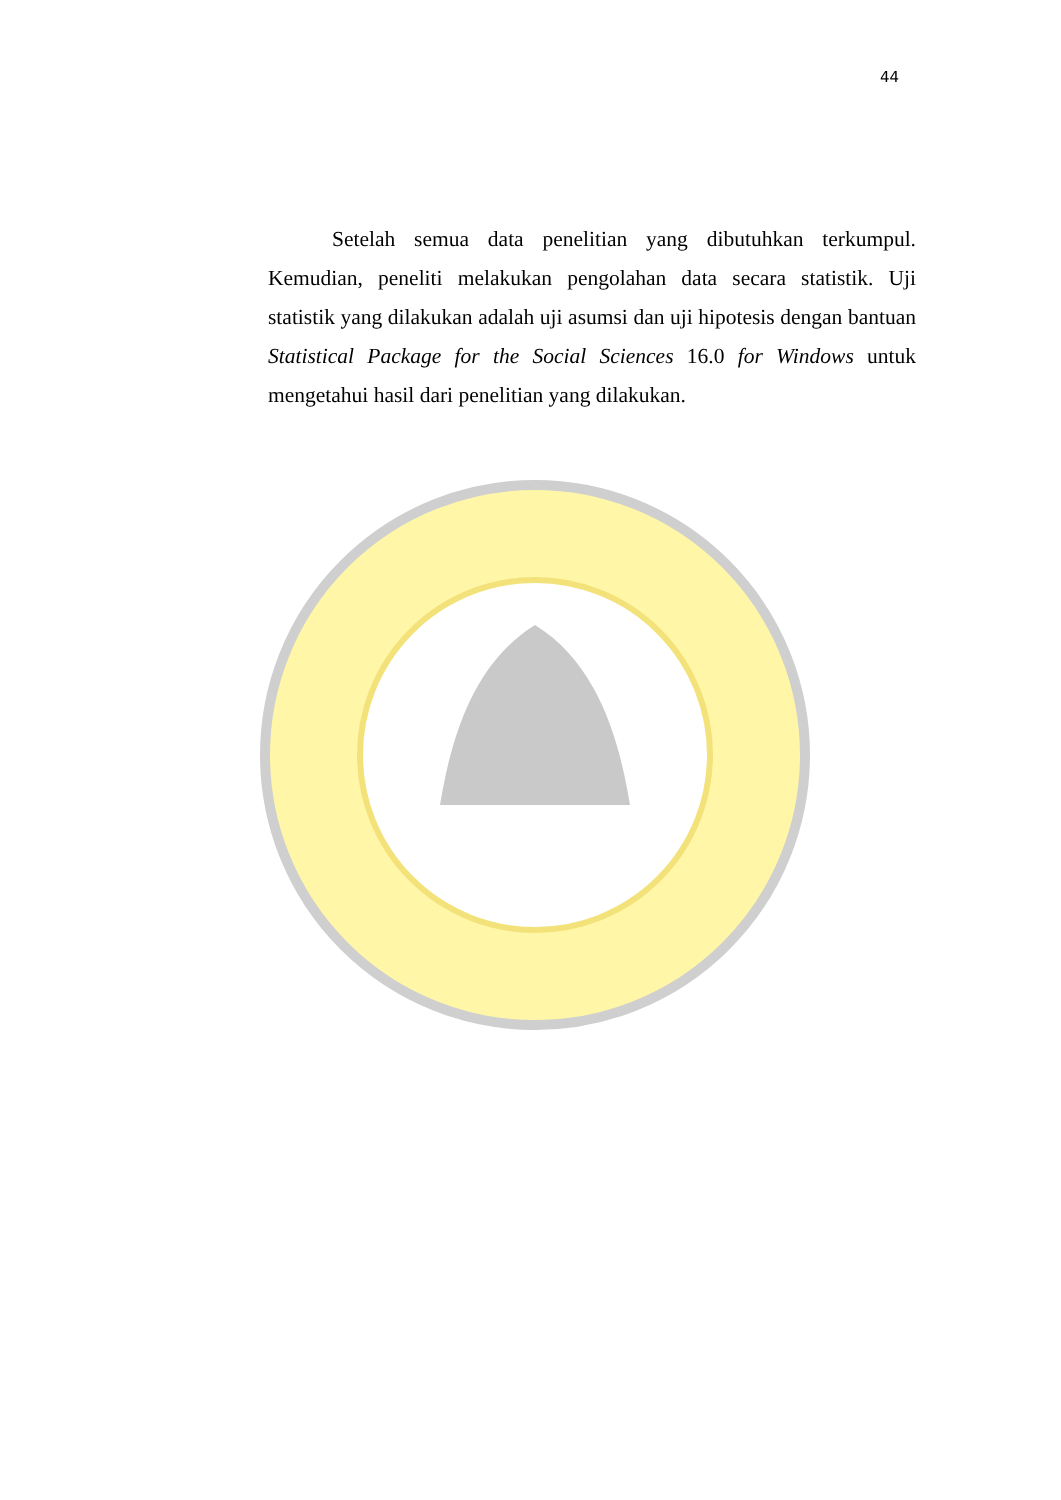44
Setelah semua data penelitian yang dibutuhkan terkumpul. Kemudian, peneliti melakukan pengolahan data secara statistik. Uji statistik yang dilakukan adalah uji asumsi dan uji hipotesis dengan bantuan Statistical Package for the Social Sciences 16.0 for Windows untuk mengetahui hasil dari penelitian yang dilakukan.